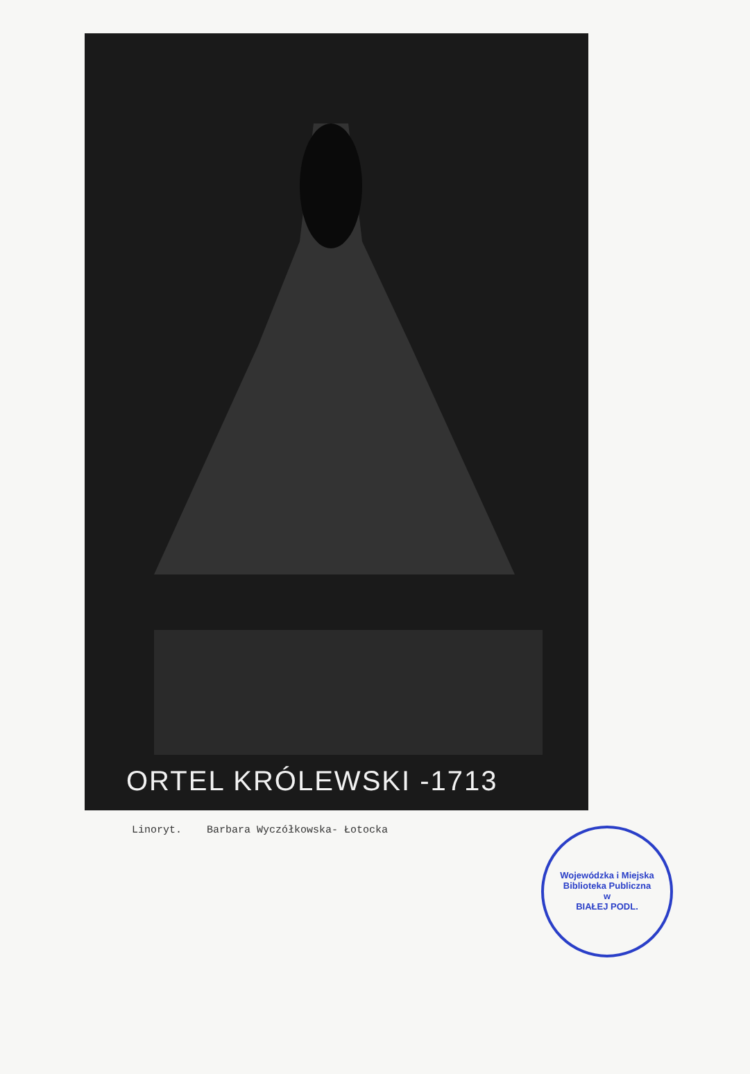ORTEL KRÓLEWSKI -1713
Linoryt. Barbara Wyczółkowska- Łotocka
Wojewódzka i Miejska Biblioteka Publiczna
w
BIAŁEJ PODL.